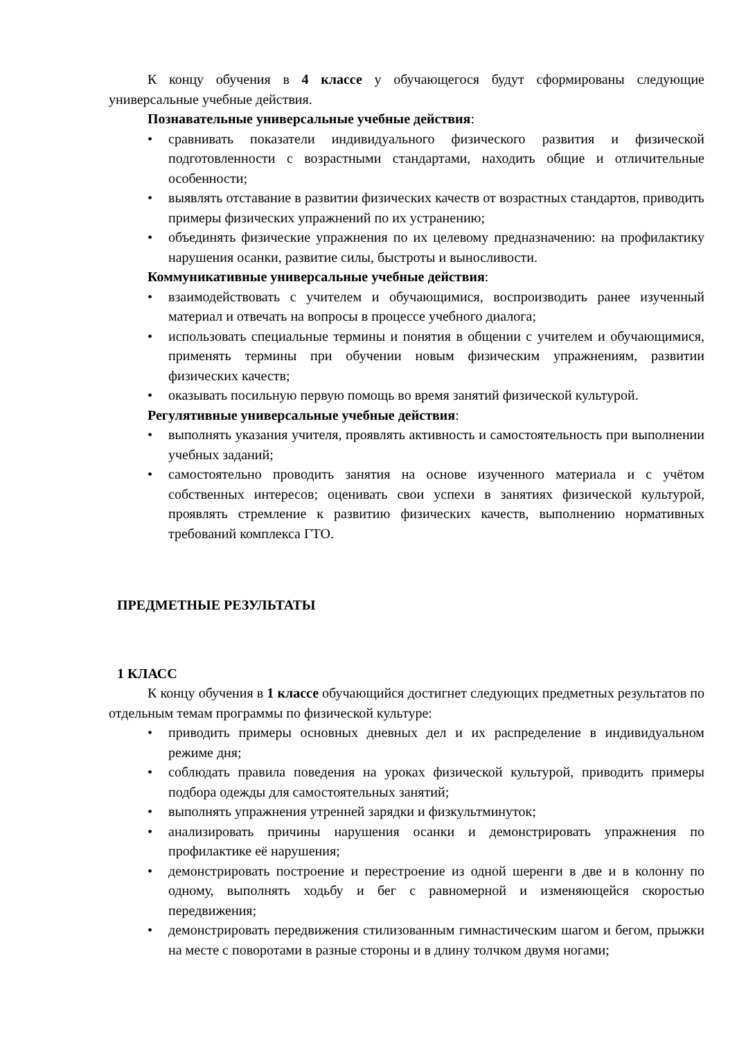К концу обучения в 4 классе у обучающегося будут сформированы следующие универсальные учебные действия.
Познавательные универсальные учебные действия:
• сравнивать показатели индивидуального физического развития и физической подготовленности с возрастными стандартами, находить общие и отличительные особенности;
• выявлять отставание в развитии физических качеств от возрастных стандартов, приводить примеры физических упражнений по их устранению;
• объединять физические упражнения по их целевому предназначению: на профилактику нарушения осанки, развитие силы, быстроты и выносливости.
Коммуникативные универсальные учебные действия:
• взаимодействовать с учителем и обучающимися, воспроизводить ранее изученный материал и отвечать на вопросы в процессе учебного диалога;
• использовать специальные термины и понятия в общении с учителем и обучающимися, применять термины при обучении новым физическим упражнениям, развитии физических качеств;
• оказывать посильную первую помощь во время занятий физической культурой.
Регулятивные универсальные учебные действия:
• выполнять указания учителя, проявлять активность и самостоятельность при выполнении учебных заданий;
• самостоятельно проводить занятия на основе изученного материала и с учётом собственных интересов; оценивать свои успехи в занятиях физической культурой, проявлять стремление к развитию физических качеств, выполнению нормативных требований комплекса ГТО.
ПРЕДМЕТНЫЕ РЕЗУЛЬТАТЫ
1 КЛАСС
К концу обучения в 1 классе обучающийся достигнет следующих предметных результатов по отдельным темам программы по физической культуре:
• приводить примеры основных дневных дел и их распределение в индивидуальном режиме дня;
• соблюдать правила поведения на уроках физической культурой, приводить примеры подбора одежды для самостоятельных занятий;
• выполнять упражнения утренней зарядки и физкультминуток;
• анализировать причины нарушения осанки и демонстрировать упражнения по профилактике её нарушения;
• демонстрировать построение и перестроение из одной шеренги в две и в колонну по одному, выполнять ходьбу и бег с равномерной и изменяющейся скоростью передвижения;
• демонстрировать передвижения стилизованным гимнастическим шагом и бегом, прыжки на месте с поворотами в разные стороны и в длину толчком двумя ногами;